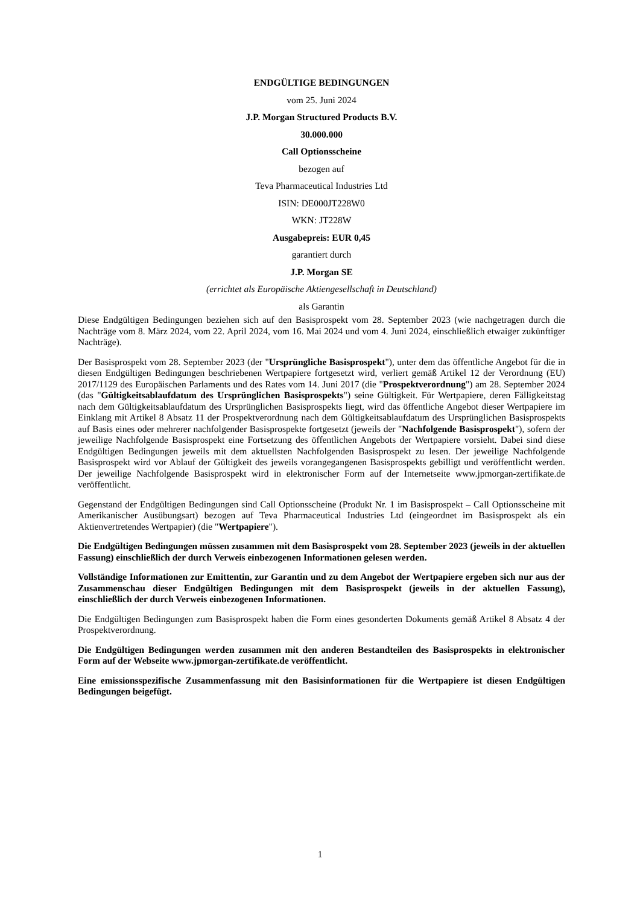ENDGÜLTIGE BEDINGUNGEN
vom 25. Juni 2024
J.P. Morgan Structured Products B.V.
30.000.000
Call Optionsscheine
bezogen auf
Teva Pharmaceutical Industries Ltd
ISIN: DE000JT228W0
WKN: JT228W
Ausgabepreis: EUR 0,45
garantiert durch
J.P. Morgan SE
(errichtet als Europäische Aktiengesellschaft in Deutschland)
als Garantin
Diese Endgültigen Bedingungen beziehen sich auf den Basisprospekt vom 28. September 2023 (wie nachgetragen durch die Nachträge vom 8. März 2024, vom 22. April 2024, vom 16. Mai 2024 und vom 4. Juni 2024, einschließlich etwaiger zukünftiger Nachträge).
Der Basisprospekt vom 28. September 2023 (der "Ursprüngliche Basisprospekt"), unter dem das öffentliche Angebot für die in diesen Endgültigen Bedingungen beschriebenen Wertpapiere fortgesetzt wird, verliert gemäß Artikel 12 der Verordnung (EU) 2017/1129 des Europäischen Parlaments und des Rates vom 14. Juni 2017 (die "Prospektverordnung") am 28. September 2024 (das "Gültigkeitsablaufdatum des Ursprünglichen Basisprospekts") seine Gültigkeit. Für Wertpapiere, deren Fälligkeitstag nach dem Gültigkeitsablaufdatum des Ursprünglichen Basisprospekts liegt, wird das öffentliche Angebot dieser Wertpapiere im Einklang mit Artikel 8 Absatz 11 der Prospektverordnung nach dem Gültigkeitsablaufdatum des Ursprünglichen Basisprospekts auf Basis eines oder mehrerer nachfolgender Basisprospekte fortgesetzt (jeweils der "Nachfolgende Basisprospekt"), sofern der jeweilige Nachfolgende Basisprospekt eine Fortsetzung des öffentlichen Angebots der Wertpapiere vorsieht. Dabei sind diese Endgültigen Bedingungen jeweils mit dem aktuellsten Nachfolgenden Basisprospekt zu lesen. Der jeweilige Nachfolgende Basisprospekt wird vor Ablauf der Gültigkeit des jeweils vorangegangenen Basisprospekts gebilligt und veröffentlicht werden. Der jeweilige Nachfolgende Basisprospekt wird in elektronischer Form auf der Internetseite www.jpmorgan-zertifikate.de veröffentlicht.
Gegenstand der Endgültigen Bedingungen sind Call Optionsscheine (Produkt Nr. 1 im Basisprospekt – Call Optionsscheine mit Amerikanischer Ausübungsart) bezogen auf Teva Pharmaceutical Industries Ltd (eingeordnet im Basisprospekt als ein Aktienvertretendes Wertpapier) (die "Wertpapiere").
Die Endgültigen Bedingungen müssen zusammen mit dem Basisprospekt vom 28. September 2023 (jeweils in der aktuellen Fassung) einschließlich der durch Verweis einbezogenen Informationen gelesen werden.
Vollständige Informationen zur Emittentin, zur Garantin und zu dem Angebot der Wertpapiere ergeben sich nur aus der Zusammenschau dieser Endgültigen Bedingungen mit dem Basisprospekt (jeweils in der aktuellen Fassung), einschließlich der durch Verweis einbezogenen Informationen.
Die Endgültigen Bedingungen zum Basisprospekt haben die Form eines gesonderten Dokuments gemäß Artikel 8 Absatz 4 der Prospektverordnung.
Die Endgültigen Bedingungen werden zusammen mit den anderen Bestandteilen des Basisprospekts in elektronischer Form auf der Webseite www.jpmorgan-zertifikate.de veröffentlicht.
Eine emissionsspezifische Zusammenfassung mit den Basisinformationen für die Wertpapiere ist diesen Endgültigen Bedingungen beigefügt.
1